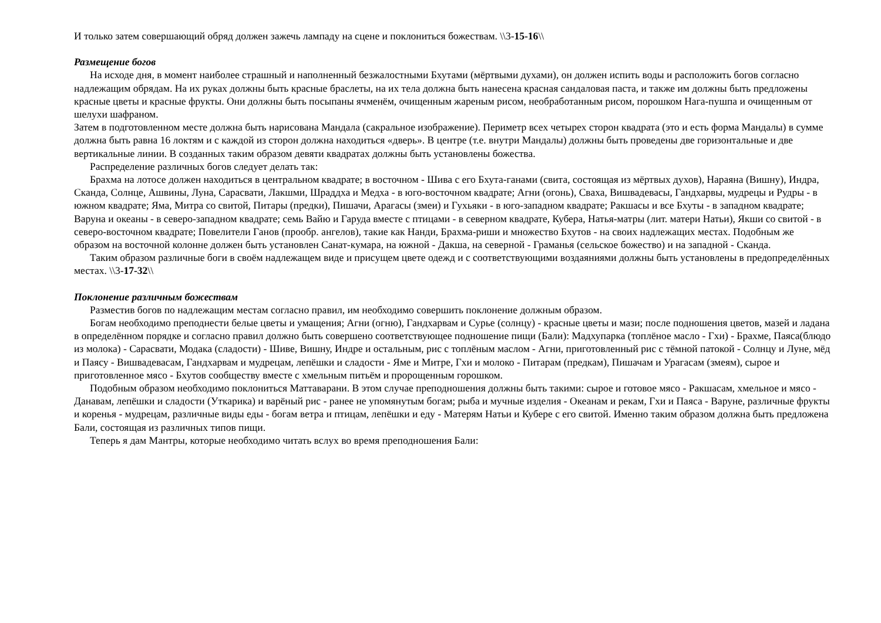И только затем совершающий обряд должен зажечь лампаду на сцене и поклониться божествам. \\3-15-16\\
Размещение богов
На исходе дня, в момент наиболее страшный и наполненный безжалостными Бхутами (мёртвыми духами), он должен испить воды и расположить богов согласно надлежащим обрядам. На их руках должны быть красные браслеты, на их тела должна быть нанесена красная сандаловая паста, и также им должны быть предложены красные цветы и красные фрукты. Они должны быть посыпаны ячменём, очищенным жареным рисом, необработанным рисом, порошком Нага-пушпа и очищенным от шелухи шафраном.
Затем в подготовленном месте должна быть нарисована Мандала (сакральное изображение). Периметр всех четырех сторон квадрата (это и есть форма Мандалы) в сумме должна быть равна 16 локтям и с каждой из сторон должна находиться «дверь». В центре (т.е. внутри Мандалы) должны быть проведены две горизонтальные и две вертикальные линии. В созданных таким образом девяти квадратах должны быть установлены божества.
Распределение различных богов следует делать так:
Брахма на лотосе должен находиться в центральном квадрате; в восточном - Шива с его Бхута-ганами (свита, состоящая из мёртвых духов), Нараяна (Вишну), Индра, Сканда, Солнце, Ашвины, Луна, Сарасвати, Лакшми, Шраддха и Медха - в юго-восточном квадрате; Агни (огонь), Сваха, Вишвадевасы, Гандхарвы, мудрецы и Рудры - в южном квадрате; Яма, Митра со свитой, Питары (предки), Пишачи, Арагасы (змеи) и Гухьяки - в юго-западном квадрате; Ракшасы и все Бхуты - в западном квадрате; Варуна и океаны - в северо-западном квадрате; семь Вайю и Гаруда вместе с птицами - в северном квадрате, Кубера, Натья-матры (лит. матери Натьи), Якши со свитой - в северо-восточном квадрате; Повелители Ганов (прообр. ангелов), такие как Нанди, Брахма-риши и множество Бхутов - на своих надлежащих местах. Подобным же образом на восточной колонне должен быть установлен Санат-кумара, на южной - Дакша, на северной - Граманья (сельское божество) и на западной - Сканда.
Таким образом различные боги в своём надлежащем виде и присущем цвете одежд и с соответствующими воздаяниями должны быть установлены в предопределённых местах. \\3-17-32\\
Поклонение различным божествам
Разместив богов по надлежащим местам согласно правил, им необходимо совершить поклонение должным образом.
Богам необходимо преподнести белые цветы и умащения; Агни (огню), Гандхарвам и Сурье (солнцу) - красные цветы и мази; после подношения цветов, мазей и ладана в определённом порядке и согласно правил должно быть совершено соответствующее подношение пищи (Бали): Мадхупарка (топлёное масло - Гхи) - Брахме, Паяса(блюдо из молока) - Сарасвати, Модака (сладости) - Шиве, Вишну, Индре и остальным, рис с топлёным маслом - Агни, приготовленный рис с тёмной патокой - Солнцу и Луне, мёд и Паясу - Вишвадевасам, Гандхарвам и мудрецам, лепёшки и сладости - Яме и Митре, Гхи и молоко - Питарам (предкам), Пишачам и Урагасам (змеям), сырое и приготовленное мясо - Бхутов сообществу вместе с хмельным питьём и пророщенным горошком.
Подобным образом необходимо поклониться Маттаварани. В этом случае преподношения должны быть такими: сырое и готовое мясо - Ракшасам, хмельное и мясо - Данавам, лепёшки и сладости (Уткарика) и варёный рис - ранее не упомянутым богам; рыба и мучные изделия - Океанам и рекам, Гхи и Паяса - Варуне, различные фрукты и коренья - мудрецам, различные виды еды - богам ветра и птицам, лепёшки и еду - Матерям Натьи и Кубере с его свитой. Именно таким образом должна быть предложена Бали, состоящая из различных типов пищи.
Теперь я дам Мантры, которые необходимо читать вслух во время преподношения Бали: